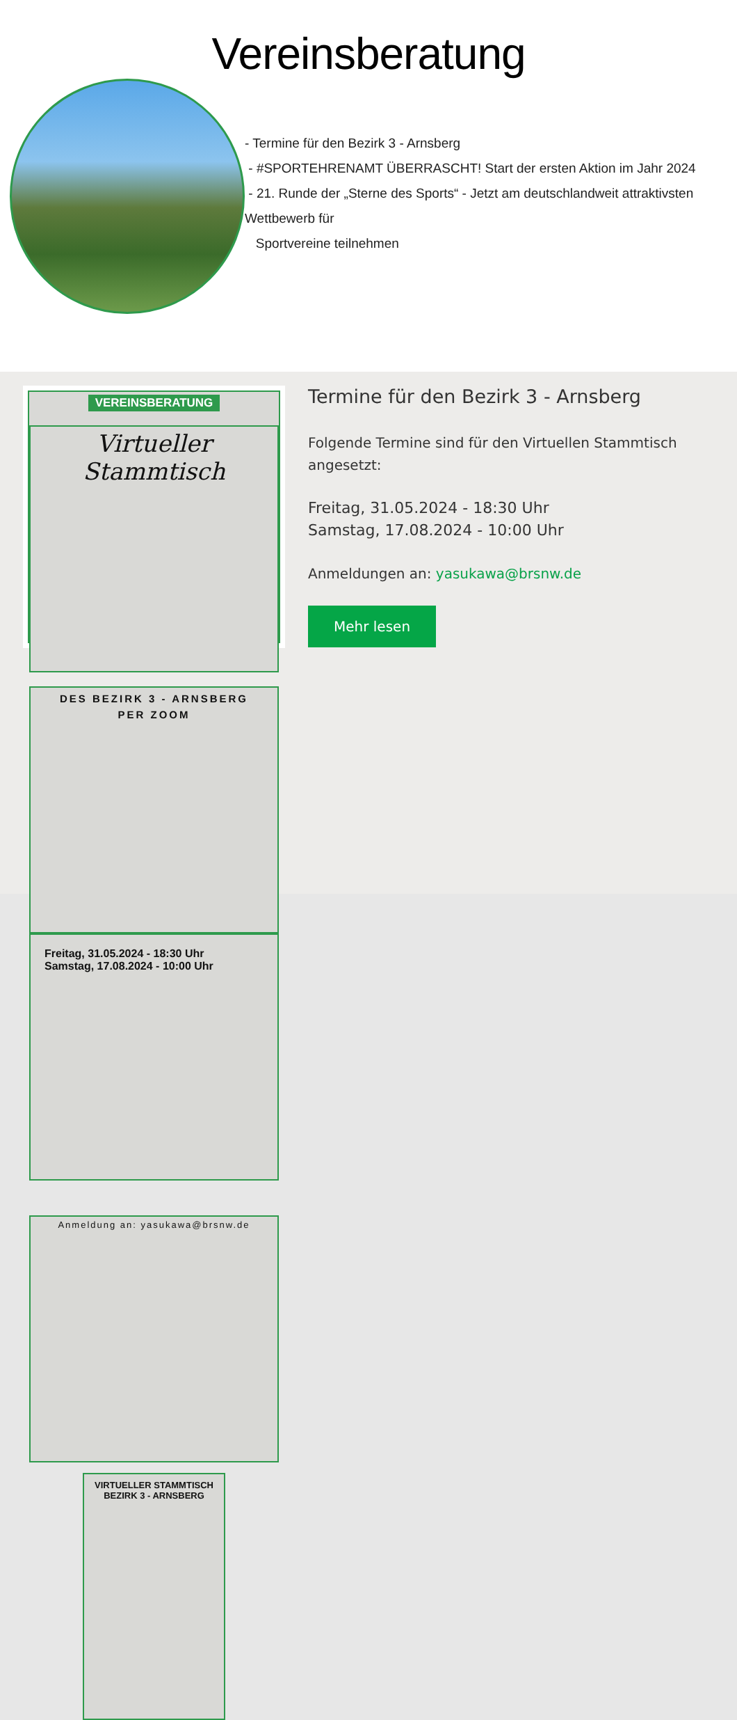Vereinsberatung
- Termine für den Bezirk 3 - Arnsberg
- #SPORTEHRENAMT ÜBERRASCHT! Start der ersten Aktion im Jahr 2024
- 21. Runde der „Sterne des Sports“ - Jetzt am deutschlandweit attraktivsten Wettbewerb für
Sportvereine teilnehmen
VEREINSBERATUNG
Virtueller Stammtisch
DES BEZIRK 3 - ARNSBERG
PER ZOOM
Freitag, 31.05.2024 - 18:30 Uhr
Samstag, 17.08.2024 - 10:00 Uhr
Anmeldung an: yasukawa@brsnw.de
VIRTUELLER STAMMTISCH
BEZIRK 3 - ARNSBERG
Termine für den Bezirk 3 - Arnsberg
Folgende Termine sind für den Virtuellen Stammtisch angesetzt:
Freitag, 31.05.2024 - 18:30 Uhr
Samstag, 17.08.2024 - 10:00 Uhr
Anmeldungen an: yasukawa@brsnw.de
Mehr lesen